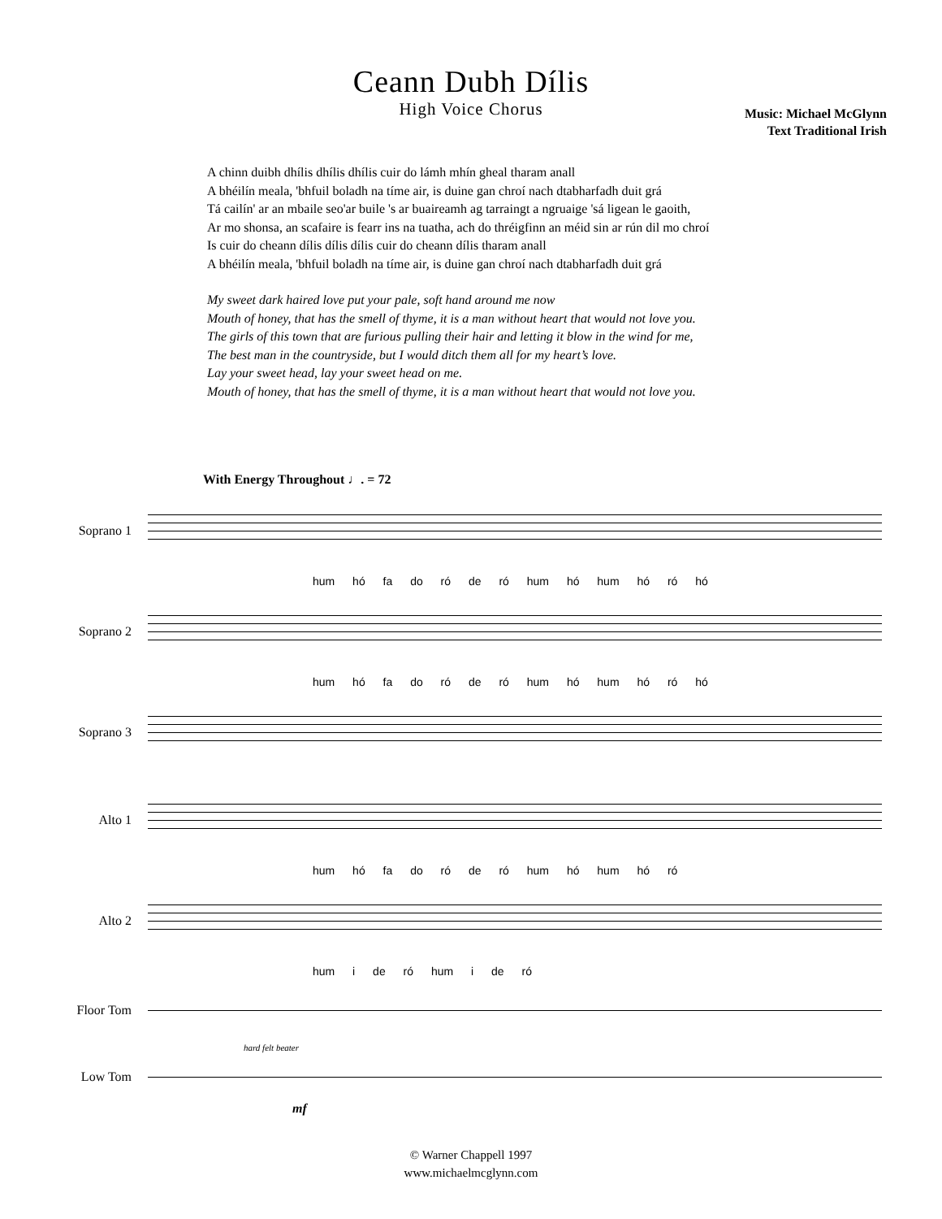Ceann Dubh Dílis
High Voice Chorus
Music: Michael McGlynn
Text Traditional Irish
A chinn duibh dhílis dhílis dhílis cuir do lámh mhín gheal tharam anall
A bhéilín meala, 'bhfuil boladh na tíme air, is duine gan chroí nach dtabharfadh duit grá
Tá cailín' ar an mbaile seo'ar buile 's ar buaireamh ag tarraingt a ngruaige 'sá ligean le gaoith,
Ar mo shonsa, an scafaire is fearr ins na tuatha, ach do thréigfinn an méid sin ar rún dil mo chroí
Is cuir do cheann dílis dílis dílis cuir do cheann dílis tharam anall
A bhéilín meala, 'bhfuil boladh na tíme air, is duine gan chroí nach dtabharfadh duit grá
My sweet dark haired love put your pale, soft hand around me now
Mouth of honey, that has the smell of thyme, it is a man without heart that would not love you.
The girls of this town that are furious pulling their hair and letting it blow in the wind for me,
The best man in the countryside, but I would ditch them all for my heart’s love.
Lay your sweet head, lay your sweet head on me.
Mouth of honey, that has the smell of thyme, it is a man without heart that would not love you.
With Energy Throughout ♩. = 72
Soprano 1
hum hó fa do ró de ró hum hó hum hó ró hó
Soprano 2
hum hó fa do ró de ró hum hó hum hó ró hó
Soprano 3
Alto 1
hum hó fa do ró de ró hum hó hum hó ró
Alto 2
hum i de ró hum i de ró
Floor Tom
hard felt beater
Low Tom
mf
© Warner Chappell 1997
www.michaelmcglynn.com